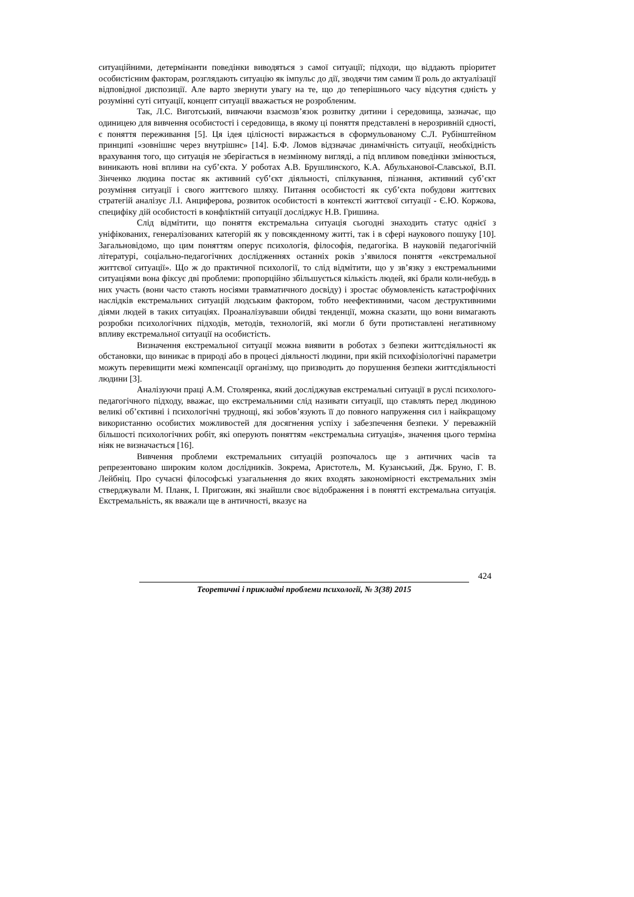ситуаційними, детермінанти поведінки виводяться з самої ситуації; підходи, що віддають пріоритет особистісним факторам, розглядають ситуацію як імпульс до дії, зводячи тим самим її роль до актуалізації відповідної диспозиції. Але варто звернути увагу на те, що до теперішнього часу відсутня єдність у розумінні суті ситуації, концепт ситуації вважається не розробленим.
Так, Л.С. Виготський, вивчаючи взаємозв’язок розвитку дитини і середовища, зазначає, що одиницею для вивчення особистості і середовища, в якому ці поняття представлені в нерозривній єдності, є поняття переживання [5]. Ця ідея цілісності виражається в сформульованому С.Л. Рубінштейном принципі «зовнішнє через внутрішнє» [14]. Б.Ф. Ломов відзначає динамічність ситуації, необхідність врахування того, що ситуація не зберігається в незмінному вигляді, а під впливом поведінки змінюється, виникають нові впливи на суб’єкта. У роботах А.В. Брушлинского, К.А. Абульханової-Славської, В.П. Зінченко людина постає як активний суб’єкт діяльності, спілкування, пізнання, активний суб’єкт розуміння ситуації і свого життєвого шляху. Питання особистості як суб’єкта побудови життєвих стратегій аналізує Л.І. Анциферова, розвиток особистості в контексті життєвої ситуації - Є.Ю. Коржова, специфіку дій особистості в конфліктній ситуації досліджує Н.В. Гришина.
Слід відмітити, що поняття екстремальна ситуація сьогодні знаходить статус однієї з уніфікованих, генералізованих категорій як у повсякденному житті, так і в сфері наукового пошуку [10]. Загальновідомо, що цим поняттям оперує психологія, філософія, педагогіка. В науковій педагогічній літературі, соціально-педагогічних дослідженнях останніх років з’явилося поняття «екстремальної життєвої ситуації». Що ж до практичної психології, то слід відмітити, що у зв’язку з екстремальними ситуаціями вона фіксує дві проблеми: пропорційно збільшується кількість людей, які брали коли-небудь в них участь (вони часто стають носіями травматичного досвіду) і зростає обумовленість катастрофічних наслідків екстремальних ситуацій людським фактором, тобто неефективними, часом деструктивними діями людей в таких ситуаціях. Проаналізувавши обидві тенденції, можна сказати, що вони вимагають розробки психологічних підходів, методів, технологій, які могли б бути протиставлені негативному впливу екстремальної ситуації на особистість.
Визначення екстремальної ситуації можна виявити в роботах з безпеки життєдіяльності як обстановки, що виникає в природі або в процесі діяльності людини, при якій психофізіологічні параметри можуть перевищити межі компенсації організму, що призводить до порушення безпеки життєдіяльності людини [3].
Аналізуючи праці А.М. Столяренка, який досліджував екстремальні ситуації в руслі психолого-педагогічного підходу, вважає, що екстремальними слід називати ситуації, що ставлять перед людиною великі об’єктивні і психологічні труднощі, які зобов’язують її до повного напруження сил і найкращому використанню особистих можливостей для досягнення успіху і забезпечення безпеки. У переважній більшості психологічних робіт, які оперують поняттям «екстремальна ситуація», значення цього терміна ніяк не визначається [16].
Вивчення проблеми екстремальних ситуацій розпочалось ще з античних часів та репрезентовано широким колом дослідників. Зокрема, Аристотель, М. Кузанський, Дж. Бруно, Г. В. Лейбніц. Про сучасні філософські узагальнення до яких входять закономірності екстремальних змін стверджували М. Планк, І. Пригожин, які знайшли своє відображення і в понятті екстремальна ситуація. Екстремальність, як вважали ще в античності, вказує на
424
Теоретичні і прикладні проблеми психології, № 3(38) 2015